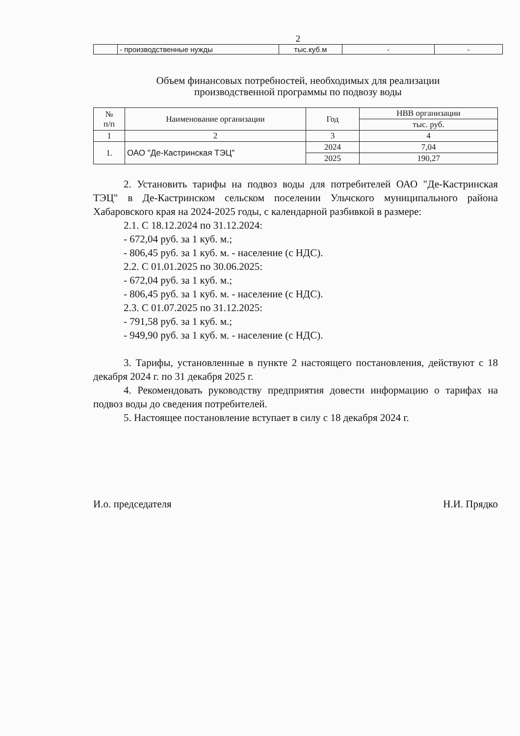2
| | - производственные нужды | тыс.куб.м | - | - |
Объем финансовых потребностей, необходимых для реализации
производственной программы по подвозу воды
| № п/п | Наименование организации | Год | НВВ организации |
| --- | --- | --- | --- |
| | | | тыс. руб. |
| 1 | 2 | 3 | 4 |
| 1. | ОАО "Де-Кастринская ТЭЦ" | 2024 | 7,04 |
| | | 2025 | 190,27 |
2. Установить тарифы на подвоз воды для потребителей ОАО "Де-Кастринская ТЭЦ" в Де-Кастринском сельском поселении Ульчского муниципального района Хабаровского края на 2024-2025 годы, с календарной разбивкой в размере:
2.1. С 18.12.2024 по 31.12.2024:
- 672,04 руб. за 1 куб. м.;
- 806,45 руб. за 1 куб. м. - население (с НДС).
2.2. С 01.01.2025 по 30.06.2025:
- 672,04 руб. за 1 куб. м.;
- 806,45 руб. за 1 куб. м. - население (с НДС).
2.3. С 01.07.2025 по 31.12.2025:
- 791,58 руб. за 1 куб. м.;
- 949,90 руб. за 1 куб. м. - население (с НДС).
3. Тарифы, установленные в пункте 2 настоящего постановления, действуют с 18 декабря 2024 г. по 31 декабря 2025 г.
4. Рекомендовать руководству предприятия довести информацию о тарифах на подвоз воды до сведения потребителей.
5. Настоящее постановление вступает в силу с 18 декабря 2024 г.
И.о. председателя Н.И. Прядко